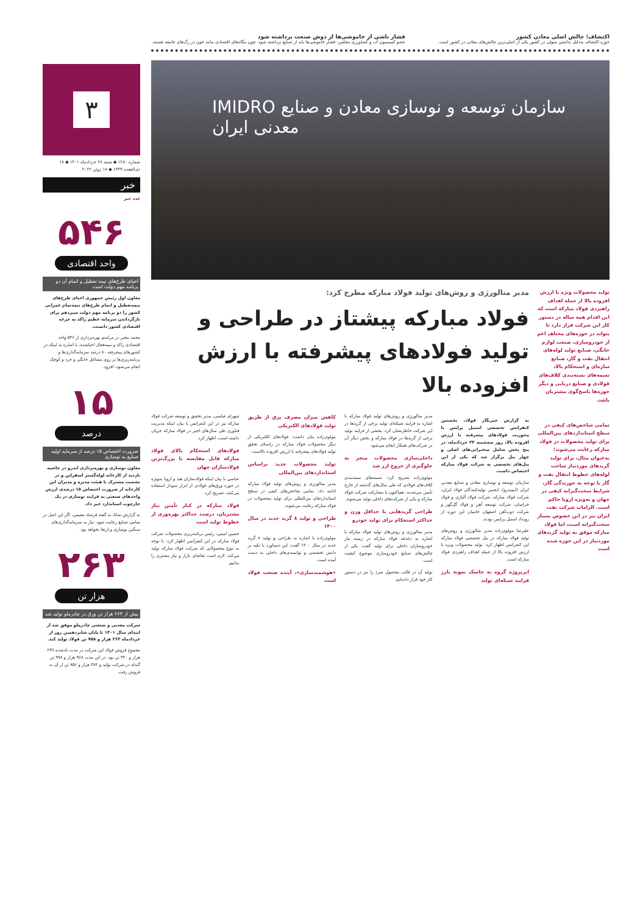اکتشاف؛ چالش اصلی معادن کشور
حوزه اکتشاف به‌دلیل نداشتن متولی در کشور یکی از اصلی‌ترین چالش‌های معادن در کشور است.
فشار ناشی از خاموشی‌ها از دوش صنعت برداشته شود
عضو کمیسیون آب و کشاورزی مجلس: فشار خاموشی‌ها باید از صنایع برداشته شود، چون بنگاه‌های اقتصادی مانند خون در رگ‌های جامعه هستند.
IMIDRO سازمان توسعه و نوسازی معادن و صنایع معدنی ایران
تولید محصولات ویژه با ارزش افزوده بالا از جمله اهداف راهبردی فولاد مبارکه است که این اقدام همه ساله در دستور کار این شرکت قرار دارد تا بتواند در حوزه‌های مختلف اعم از خودروسازی، صنعت لوازم خانگی، صنایع تولید لوله‌های انتقال نفت و گاز، صنایع سازه‌ای و استحکام بالا، تسمه‌های بسته‌بندی کلاف‌های فولادی و صنایع دریایی و دیگر حوزه‌ها پاسخ‌گوی مشتریان باشد.
تمامی شاخص‌های کیفی در سطح استانداردهای بین‌المللی برای تولید محصولات در فولاد مبارکه رعایت می‌شوند؛ به‌عنوان مثال، برای تولید گریدهای موردنیاز ساخت لوله‌های خطوط انتقال نفت و گاز با توجه به خورندگی گاز، شرایط سخت‌گیرانه کیفی در جهان و به‌ویژه اروپا حاکم است. الزامات شرکت نفت ایران نیز در این خصوص بسیار سخت‌گیرانه است، اما فولاد مبارکه موفق به تولید گریدهای موردنیاز در این حوزه شده است
مدیر متالورژی و روش‌های تولید فولاد مبارکه مطرح کرد:
فولاد مبارکه پیشتاز در طراحی و تولید فولادهای پیشرفته با ارزش افزوده بالا
به گزارش خبرنگار فولاد، نخستین کنفرانس تخصصی استیل پرایس با محوریت فولادهای پیشرفته با ارزش افزوده بالا، روز سه‌شنبه ۲۴ خردادماه، در پنج بخش شامل سخنرانی‌های اصلی و چهار پنل برگزار شد که یکی از این پنل‌های تخصصی به شرکت فولاد مبارکه اختصاص داشت.
سازمان توسعه و نوسازی معادن و صنایع معدنی ایران (ایمیدرو)، انجمن تولیدکنندگان فولاد ایران، شرکت فولاد مبارکه، شرکت فولاد آلیاژی و فولاد خراسان، شرکت توسعه آهن و فولاد گل‌گهر و شرکت ذوب‌آهن اصفهان حامیان این دوره از رویداد استیل پرایس بودند.
علیرضا مولوی‌زاده مدیر متالورژی و روش‌های تولید فولاد مبارکه در پنل تخصصی فولاد مبارکه این کنفرانس اظهار کرد: تولید محصولات ویژه با ارزش افزوده بالا از جمله اهداف راهبردی فولاد مبارکه است.
ابرپروژه گروه به جاسک نمونه بارز فرایند شبکه‌ای تولید
مدیر متالورژی و روش‌های تولید فولاد مبارکه با اشاره به فرایند شبکه‌ای تولید برخی از گریدها در این شرکت خاطرنشان کرد: بخشی از فرایند تولید برخی از گریدها در فولاد مبارکه و بخش دیگر آن در شرکت‌های همکار انجام می‌شود.
داخلی‌سازی محصولات منجر به جلوگیری از خروج ارز شد
مولوی‌زاده تصریح کرد: تسمه‌های بسته‌بندی کلاف‌های فولادی که طی سال‌های گذشته از خارج تأمین می‌شدند، هم‌اکنون با مشارکت شرکت فولاد مبارکه و یکی از شرکت‌های داخلی تولید می‌شوند.
طراحی گریدهایی با حداقل وزن و حداکثر استحکام برای تولید خودرو
مدیر متالورژی و روش‌های تولید فولاد مبارکه با اشاره به دغدغه فولاد مبارکه در زمینه نیاز خودروسازان داخلی برای تولید گفت: یکی از چالش‌های صنایع خودروسازی موضوع کیفیت است.
تولید آن در قالب محصول سرد را نیز در دستور کار خود قرار داده‌ایم.
کاهش میزان مصرف برق از طریق تولید فولادهای الکتریکی
مولوی‌زاده بیان داشت: فولادهای الکتریکی از دیگر محصولات فولاد مبارکه در راستای تحقق تولید فولادهای پیشرفته با ارزش افزوده بالاست.
تولید محصولات جدید براساس استانداردهای بین‌المللی
مدیر متالورژی و روش‌های تولید فولاد مبارکه ادامه داد: تمامی شاخص‌های کیفی در سطح استانداردهای بین‌المللی برای تولید محصولات در فولاد مبارکه رعایت می‌شوند.
طراحی و تولید ۸ گرید جدید در سال ۱۴۰۰
مولوی‌زاده با اشاره به طراحی و تولید ۸ گرید جدید در سال ۱۴۰۰ گفت: این دستاورد با تکیه بر دانش تخصصی و توانمندی‌های داخلی به دست آمده است.
«هوشمندسازی»، آینده صنعت فولاد است
شهرام عباسی، مدیر تحقیق و توسعه شرکت فولاد مبارکه نیز در این کنفرانس با بیان اینکه مدیریت فناوری طی سال‌های اخیر در فولاد مبارکه جریان داشته است، اظهار کرد.
فولادهای استحکام بالای فولاد مبارکه قابل مقایسه با بزرگ‌ترین فولادسازان جهان
عباسی با بیان اینکه فولادسازان هند و اروپا به‌ویژه در حوزه ورق‌های فولادی از ابزار نمودار استفاده می‌کنند، تصریح کرد.
فولاد مبارکه در کنار تأمین نیاز مشتریان، درصدد حداکثر بهره‌وری از خطوط تولید است
حسین امینی، رئیس برنامه‌ریزی محصولات شرکت فولاد مبارکه در این کنفرانس اظهار کرد: با توجه به تنوع محصولاتی که شرکت فولاد مبارکه تولید می‌کند، لازم است تقاضای بازار و نیاز مشتری را بدانیم.
۳
شماره ۱۲۸۰ ◆ شنبه ۲۸ خردادماه ۱۴۰۱ ◆ ۱۸ ذی‌القعده ۱۴۴۳ ◆ ۱۸ ژوئن ۲۰۲۲
خبر
عدد خبر
۵۴۶
واحد اقتصادی
احیای طرح‌های نیمه تعطیل و اتمام آن دو برنامه مهم دولت است
معاون اول رئیس جمهوری احیای طرح‌های نیمه‌تعطیل و اتمام طرح‌های نیمه‌تمام عمرانی کشور را دو برنامه مهم دولت سیزدهم برای بازگرداندن سرمایه عظیم راکد به چرخه اقتصادی کشور دانست.
محمد مخبر در مراسم بهره‌برداری از ۵۴۶ واحد اقتصادی راکد و نیمه‌فعال احیاشده، با اشاره به اینکه در کشورهای پیشرفته ۸۰ درصد سرمایه‌گذاری‌ها و برنامه‌ریزی‌ها بر روی مشاغل خانگی و خرد و کوچک انجام می‌شود، افزود.
۱۵
درصد
ضرورت اختصاص ۱۵ درصد از سرمایه اولیه صنایع به نوسازی
معاون نوسازی و بهره‌برداری ایدرو در حاشیه بازدید از کارخانه لوله‌گستر اسفراین و در نشست مشترک با هیئت مدیره و مدیران این کارخانه از ضرورت اختصاص ۱۵ درصدی ارزش واحدهای صنعتی به فرایند نوسازی در یک چارچوب استاندارد خبر داد.
به گزارش شاتا، به گفته فرشاد مقیمی، اگر این اصل در تمامی صنایع رعایت شود، نیاز به سرمایه‌گذاری‌های سنگین نوسازی و ارتقا نخواهد بود.
۲۶۳
هزار تن
بیش از ۲۶۳ هزار تن ورق در چادرملو تولید شد
شرکت معدنی و صنعتی چادرملو موفق شد از ابتدای سال ۱۴۰۱ تا پایان شانزدهمین روز از خردادماه ۲۶۳ هزار و ۷۵۸ تن فولاد تولید کند.
مجموع فروش فولاد این شرکت در مدت یادشده ۲۳۸ هزار و ۳۴۰ تن بود. در این مدت ۹۶۸ هزار و ۹۹۸ تن گندله در شرکت تولید و ۳۸۲ هزار و ۷۵۶ تن از آن به فروش رفت.